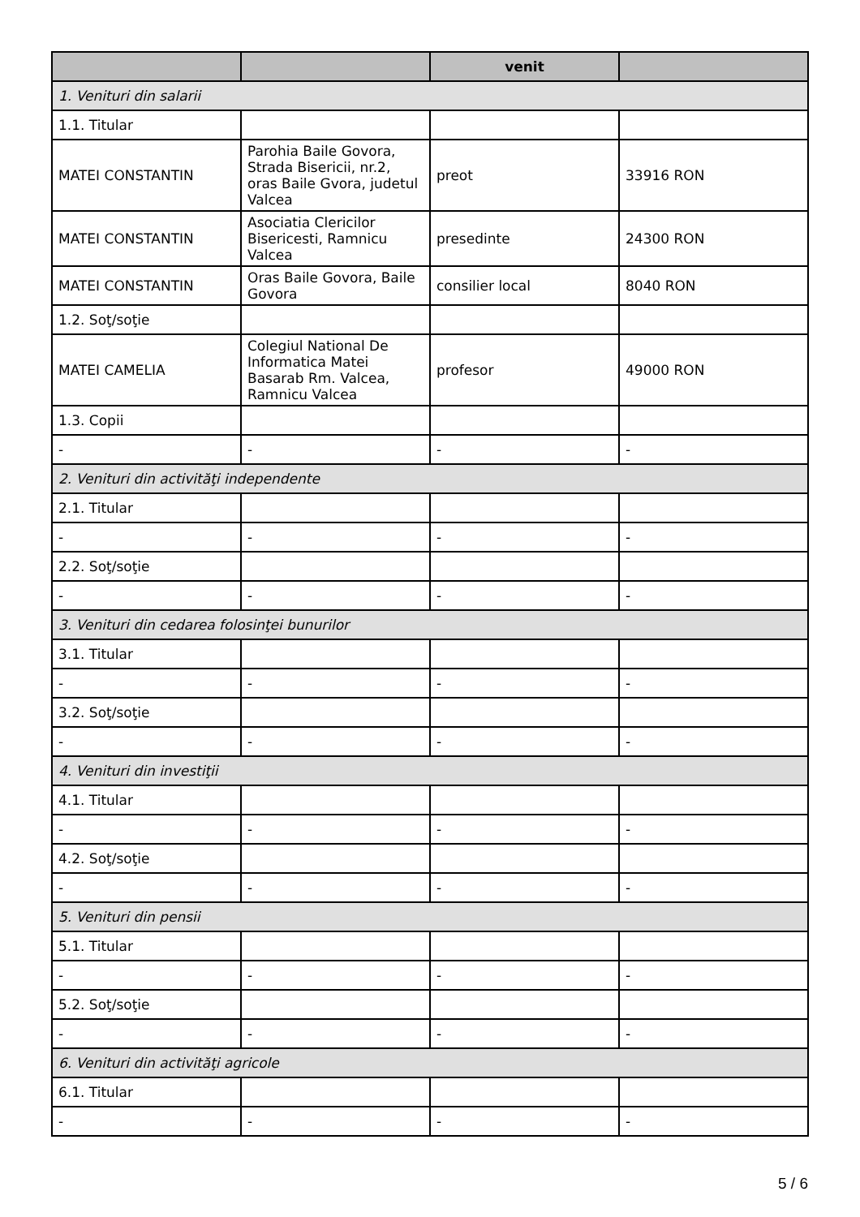| | | venit | |
| --- | --- | --- | --- |
| 1. Venituri din salarii | | | |
| 1.1. Titular | | | |
| MATEI CONSTANTIN | Parohia Baile Govora, Strada Bisericii, nr.2, oras Baile Gvora, judetul Valcea | preot | 33916 RON |
| MATEI CONSTANTIN | Asociatia Clericilor Bisericesti, Ramnicu Valcea | presedinte | 24300 RON |
| MATEI CONSTANTIN | Oras Baile Govora, Baile Govora | consilier local | 8040 RON |
| 1.2. Soţ/soţie | | | |
| MATEI CAMELIA | Colegiul National De Informatica Matei Basarab Rm. Valcea, Ramnicu Valcea | profesor | 49000 RON |
| 1.3. Copii | | | |
| - | - | - | - |
| 2. Venituri din activităţi independente | | | |
| 2.1. Titular | | | |
| - | - | - | - |
| 2.2. Soţ/soţie | | | |
| - | - | - | - |
| 3. Venituri din cedarea folosinţei bunurilor | | | |
| 3.1. Titular | | | |
| - | - | - | - |
| 3.2. Soţ/soţie | | | |
| - | - | - | - |
| 4. Venituri din investiţii | | | |
| 4.1. Titular | | | |
| - | - | - | - |
| 4.2. Soţ/soţie | | | |
| - | - | - | - |
| 5. Venituri din pensii | | | |
| 5.1. Titular | | | |
| - | - | - | - |
| 5.2. Soţ/soţie | | | |
| - | - | - | - |
| 6. Venituri din activităţi agricole | | | |
| 6.1. Titular | | | |
| - | - | - | - |
5 / 6